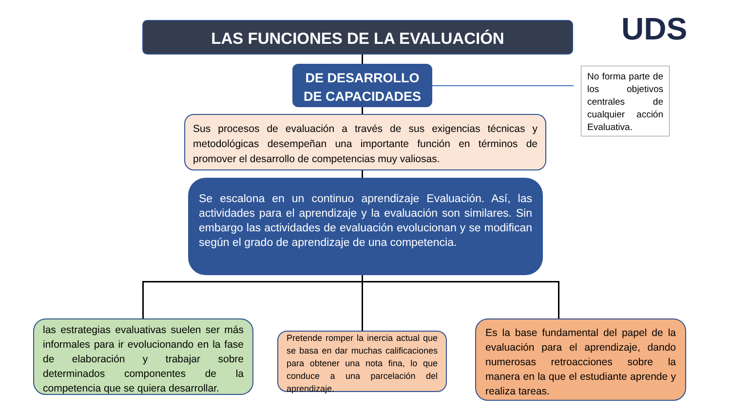LAS FUNCIONES DE LA EVALUACIÓN UDS
DE DESARROLLO
DE CAPACIDADES
No forma parte de los objetivos centrales de cualquier acción Evaluativa.
Sus procesos de evaluación a través de sus exigencias técnicas y metodológicas desempeñan una importante función en términos de promover el desarrollo de competencias muy valiosas.
Se escalona en un continuo aprendizaje Evaluación. Así, las actividades para el aprendizaje y la evaluación son similares. Sin embargo las actividades de evaluación evolucionan y se modifican según el grado de aprendizaje de una competencia.
las estrategias evaluativas suelen ser más informales para ir evolucionando en la fase de elaboración y trabajar sobre determinados componentes de la competencia que se quiera desarrollar.
Pretende romper la inercia actual que se basa en dar muchas calificaciones para obtener una nota fina, lo que conduce a una parcelación del aprendizaje.
Es la base fundamental del papel de la evaluación para el aprendizaje, dando numerosas retroacciones sobre la manera en la que el estudiante aprende y realiza tareas.